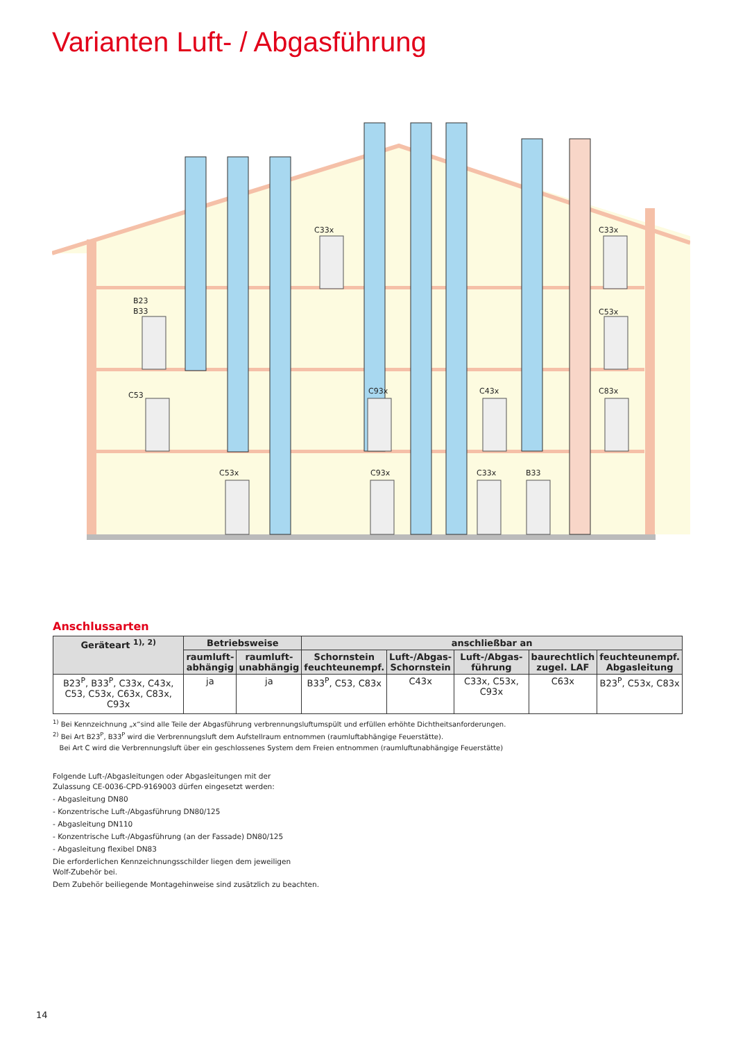Varianten Luft- / Abgasführung
B23
B33
C53
C33x
C93x
C53x
C93x
C43x
C33x
B33
C33x
C53x
C83x
Anschlussarten
| Geräteart <sup>1), 2)</sup> | Betriebsweise | | anschließbar an | | | | |
| --- | --- | --- | --- | --- | --- | --- | --- |
| | raumluft- abhängig | raumluft- unabhängig | Schornstein feuchteunempf. | Luft-/Abgas- Schornstein | Luft-/Abgas- führung | baurechtlich zugel. LAF | feuchteunempf. Abgasleitung |
| B23<sup>P</sup>, B33<sup>P</sup>, C33x, C43x, C53, C53x, C63x, C83x, C93x | ja | ja | B33<sup>P</sup>, C53, C83x | C43x | C33x, C53x, C93x | C63x | B23<sup>P</sup>, C53x, C83x |
<sup>1)</sup> Bei Kennzeichnung „x“sind alle Teile der Abgasführung verbrennungsluftumspült und erfüllen erhöhte Dichtheitsanforderungen.
<sup>2)</sup> Bei Art B23<sup>P</sup>, B33<sup>P</sup> wird die Verbrennungsluft dem Aufstellraum entnommen (raumluftabhängige Feuerstätte).
Bei Art C wird die Verbrennungsluft über ein geschlossenes System dem Freien entnommen (raumluftunabhängige Feuerstätte)
Folgende Luft-/Abgasleitungen oder Abgasleitungen mit der
Zulassung CE-0036-CPD-9169003 dürfen eingesetzt werden:
- Abgasleitung DN80
- Konzentrische Luft-/Abgasführung DN80/125
- Abgasleitung DN110
- Konzentrische Luft-/Abgasführung (an der Fassade) DN80/125
- Abgasleitung flexibel DN83
Die erforderlichen Kennzeichnungsschilder liegen dem jeweiligen
Wolf-Zubehör bei.
Dem Zubehör beiliegende Montagehinweise sind zusätzlich zu beachten.
14